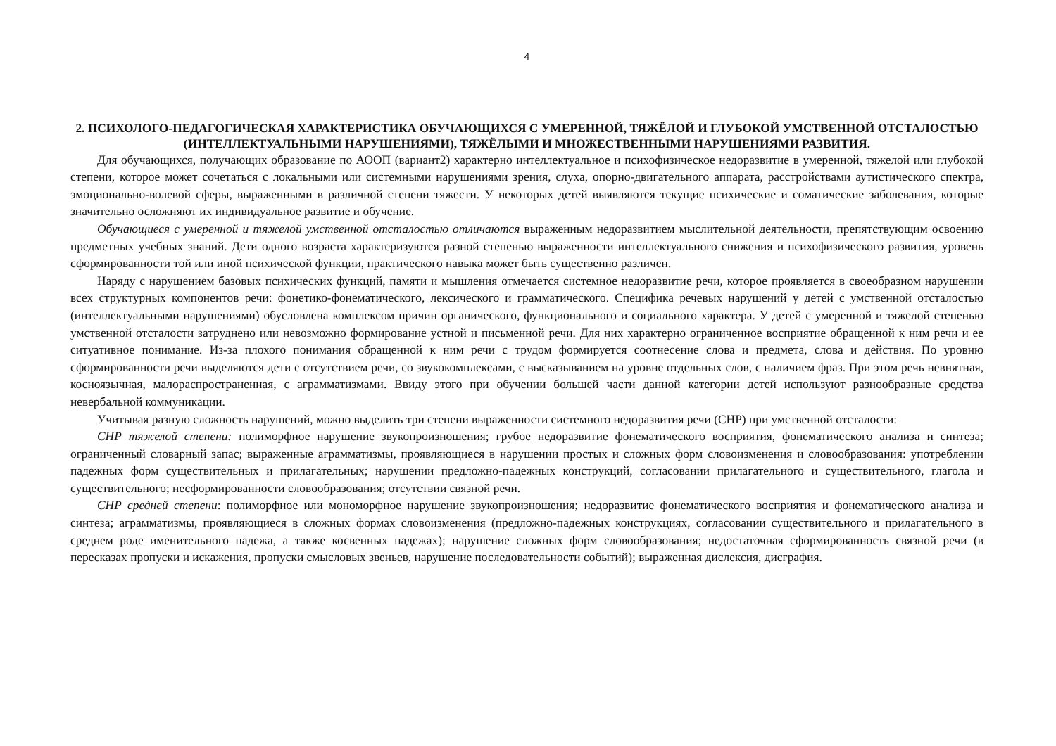4
2. ПСИХОЛОГО-ПЕДАГОГИЧЕСКАЯ ХАРАКТЕРИСТИКА ОБУЧАЮЩИХСЯ С УМЕРЕННОЙ, ТЯЖЁЛОЙ И ГЛУБОКОЙ УМСТВЕННОЙ ОТСТАЛОСТЬЮ (ИНТЕЛЛЕКТУАЛЬНЫМИ НАРУШЕНИЯМИ), ТЯЖЁЛЫМИ И МНОЖЕСТВЕННЫМИ НАРУШЕНИЯМИ РАЗВИТИЯ.
Для обучающихся, получающих образование по АООП (вариант2) характерно интеллектуальное и психофизическое недоразвитие в умеренной, тяжелой или глубокой степени, которое может сочетаться с локальными или системными нарушениями зрения, слуха, опорно-двигательного аппарата, расстройствами аутистического спектра, эмоционально-волевой сферы, выраженными в различной степени тяжести. У некоторых детей выявляются текущие психические и соматические заболевания, которые значительно осложняют их индивидуальное развитие и обучение.
Обучающиеся с умеренной и тяжелой умственной отсталостью отличаются выраженным недоразвитием мыслительной деятельности, препятствующим освоению предметных учебных знаний. Дети одного возраста характеризуются разной степенью выраженности интеллектуального снижения и психофизического развития, уровень сформированности той или иной психической функции, практического навыка может быть существенно различен.
Наряду с нарушением базовых психических функций, памяти и мышления отмечается системное недоразвитие речи, которое проявляется в своеобразном нарушении всех структурных компонентов речи: фонетико-фонематического, лексического и грамматического. Специфика речевых нарушений у детей с умственной отсталостью (интеллектуальными нарушениями) обусловлена комплексом причин органического, функционального и социального характера. У детей с умеренной и тяжелой степенью умственной отсталости затруднено или невозможно формирование устной и письменной речи. Для них характерно ограниченное восприятие обращенной к ним речи и ее ситуативное понимание. Из-за плохого понимания обращенной к ним речи с трудом формируется соотнесение слова и предмета, слова и действия. По уровню сформированности речи выделяются дети с отсутствием речи, со звукокомплексами, с высказыванием на уровне отдельных слов, с наличием фраз. При этом речь невнятная, косноязычная, малораспространенная, с аграмматизмами. Ввиду этого при обучении большей части данной категории детей используют разнообразные средства невербальной коммуникации.
Учитывая разную сложность нарушений, можно выделить три степени выраженности системного недоразвития речи (СНР) при умственной отсталости:
СНР тяжелой степени: полиморфное нарушение звукопроизношения; грубое недоразвитие фонематического восприятия, фонематического анализа и синтеза; ограниченный словарный запас; выраженные аграмматизмы, проявляющиеся в нарушении простых и сложных форм словоизменения и словообразования: употреблении падежных форм существительных и прилагательных; нарушении предложно-падежных конструкций, согласовании прилагательного и существительного, глагола и существительного; несформированности словообразования; отсутствии связной речи.
СНР средней степени: полиморфное или мономорфное нарушение звукопроизношения; недоразвитие фонематического восприятия и фонематического анализа и синтеза; аграмматизмы, проявляющиеся в сложных формах словоизменения (предложно-падежных конструкциях, согласовании существительного и прилагательного в среднем роде именительного падежа, а также косвенных падежах); нарушение сложных форм словообразования; недостаточная сформированность связной речи (в пересказах пропуски и искажения, пропуски смысловых звеньев, нарушение последовательности событий); выраженная дислексия, дисграфия.